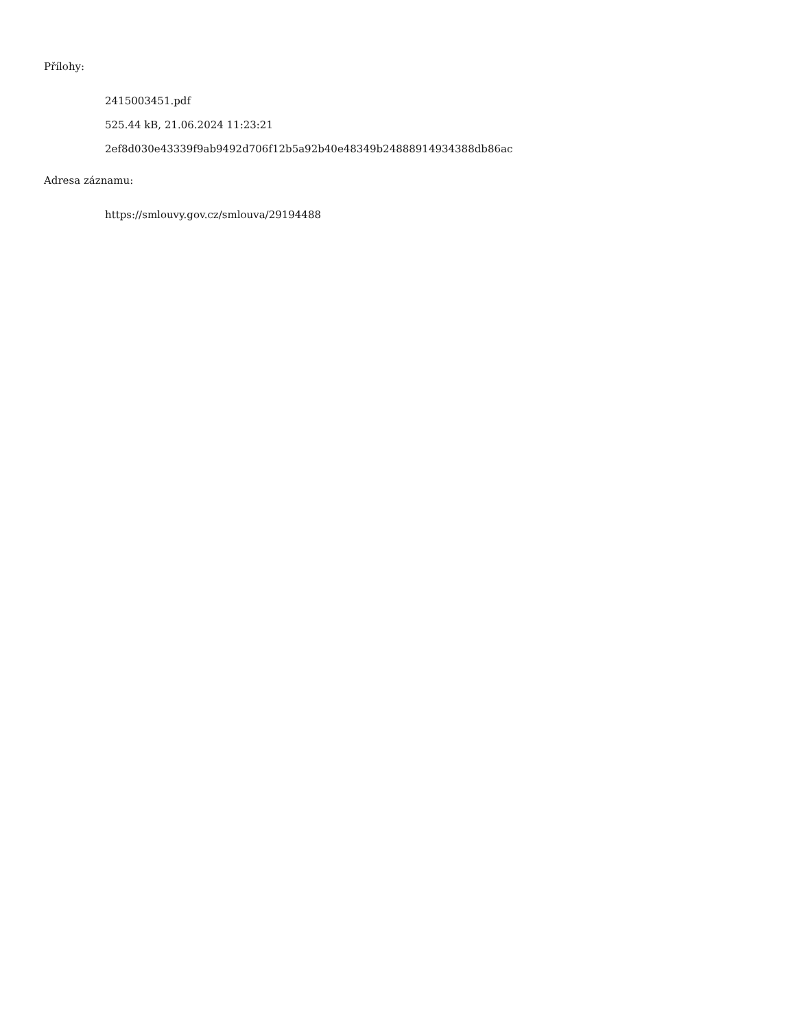Přílohy:
2415003451.pdf
525.44 kB, 21.06.2024 11:23:21
2ef8d030e43339f9ab9492d706f12b5a92b40e48349b24888914934388db86ac
Adresa záznamu:
https://smlouvy.gov.cz/smlouva/29194488